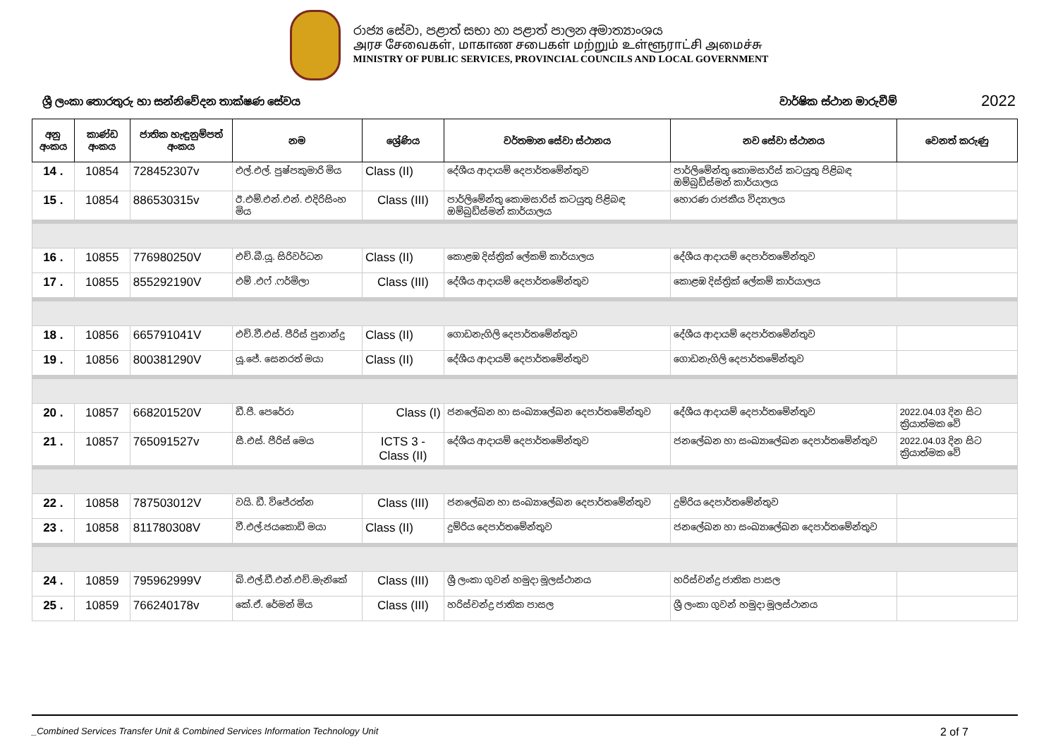රාජ්‍ය සේවා, පළාත් සභා හා පළාත් පාලන අමාත්‍යාංශය
அரச சேவைகள், மாகாண சபைகள் மற்றும் உள்ளூராட்சி அமைச்சு
MINISTRY OF PUBLIC SERVICES, PROVINCIAL COUNCILS AND LOCAL GOVERNMENT
ශ්‍රී ලංකා තොරතුරු හා සන්නිවේදන තාක්ෂණ සේවය වාර්ෂික ස්ථාන මාරුවීම් 2022
| අනු අංකය | කාණ්ඩ අංකය | ජාතික හැඳුනුම්පත් අංකය | නම | ශ්‍රේණිය | වර්තමාන සේවා ස්ථානය | නව සේවා ස්ථානය | වෙනත් කරුණු |
| --- | --- | --- | --- | --- | --- | --- | --- |
| 14 . | 10854 | 728452307v | එල්.එල්. පුෂ්පකුමාරි මිය | Class (II) | දේශීය ආදායම් දෙපාර්තමේන්තුව | පාර්ලිමේන්තු කොමසාරිස් කටයුතු පිළිබඳ ඔම්බුඩ්ස්මන් කාර්යාලය | |
| 15 . | 10854 | 886530315v | ඊ.එම්.එන්.එන්. එදිරිසිංහ මිය | Class (III) | පාර්ලිමේන්තු කොමසාරිස් කටයුතු පිළිබඳ ඔම්බුඩ්ස්මන් කාර්යාලය | හොරණ රාජකීය විද්‍යාලය | |
| 16 . | 10855 | 776980250V | එච්.බී.යූ. සිරිවර්ධන | Class (II) | කොළඹ දිස්ත්‍රික් ලේකම් කාර්යාලය | දේශීය ආදායම් දෙපාර්තමේන්තුව | |
| 17 . | 10855 | 855292190V | එම් .එෆ් .ෆර්මිලා | Class (III) | දේශීය ආදායම් දෙපාර්තමේන්තුව | කොළඹ දිස්ත්‍රික් ලේකම් කාර්යාලය | |
| 18 . | 10856 | 665791041V | එච්.වී.එස්. පීරිස් පුනාන්දු | Class (II) | ගොඩනැගිලි දෙපාර්තමේන්තුව | දේශීය ආදායම් දෙපාර්තමේන්තුව | |
| 19 . | 10856 | 800381290V | යූ.ජේ. සෙනරත් මයා | Class (II) | දේශීය ආදායම් දෙපාර්තමේන්තුව | ගොඩනැගිලි දෙපාර්තමේන්තුව | |
| 20 . | 10857 | 668201520V | ඩී.පී. පෙරේරා | Class (I) | ජනලේඛන හා සංඛ්‍යාලේඛන දෙපාර්තමේන්තුව | දේශීය ආදායම් දෙපාර්තමේන්තුව | 2022.04.03 දින සිට ක්‍රියාත්මක වේ |
| 21 . | 10857 | 765091527v | සී.එස්. පීරිස් මෙය | ICTS 3 - Class (II) | දේශීය ආදායම් දෙපාර්තමේන්තුව | ජනලේඛන හා සංඛ්‍යාලේඛන දෙපාර්තමේන්තුව | 2022.04.03 දින සිට ක්‍රියාත්මක වේ |
| 22 . | 10858 | 787503012V | වයි. ඩී. විජේරත්න | Class (III) | ජනලේඛන හා සංඛ්‍යාලේඛන දෙපාර්තමේන්තුව | දුම්රිය දෙපාර්තමේන්තුව | |
| 23 . | 10858 | 811780308V | වී.එල්.ජයකොඩි මයා | Class (II) | දුම්රිය දෙපාර්තමේන්තුව | ජනලේඛන හා සංඛ්‍යාලේඛන දෙපාර්තමේන්තුව | |
| 24 . | 10859 | 795962999V | බි.එල්.ඩී.එන්.එච්.මැනිකේ | Class (III) | ශ්‍රී ලංකා ගුවන් හමුදා මූලස්ථානය | හරිස්චන්ද්‍ර ජාතික පාසල | |
| 25 . | 10859 | 766240178v | කේ.ඒ. රේමන් මිය | Class (III) | හරිස්චන්ද්‍ර ජාතික පාසල | ශ්‍රී ලංකා ගුවන් හමුදා මූලස්ථානය | |
_Combined Services Transfer Unit & Combined Services Information Technology Unit 2 of 7